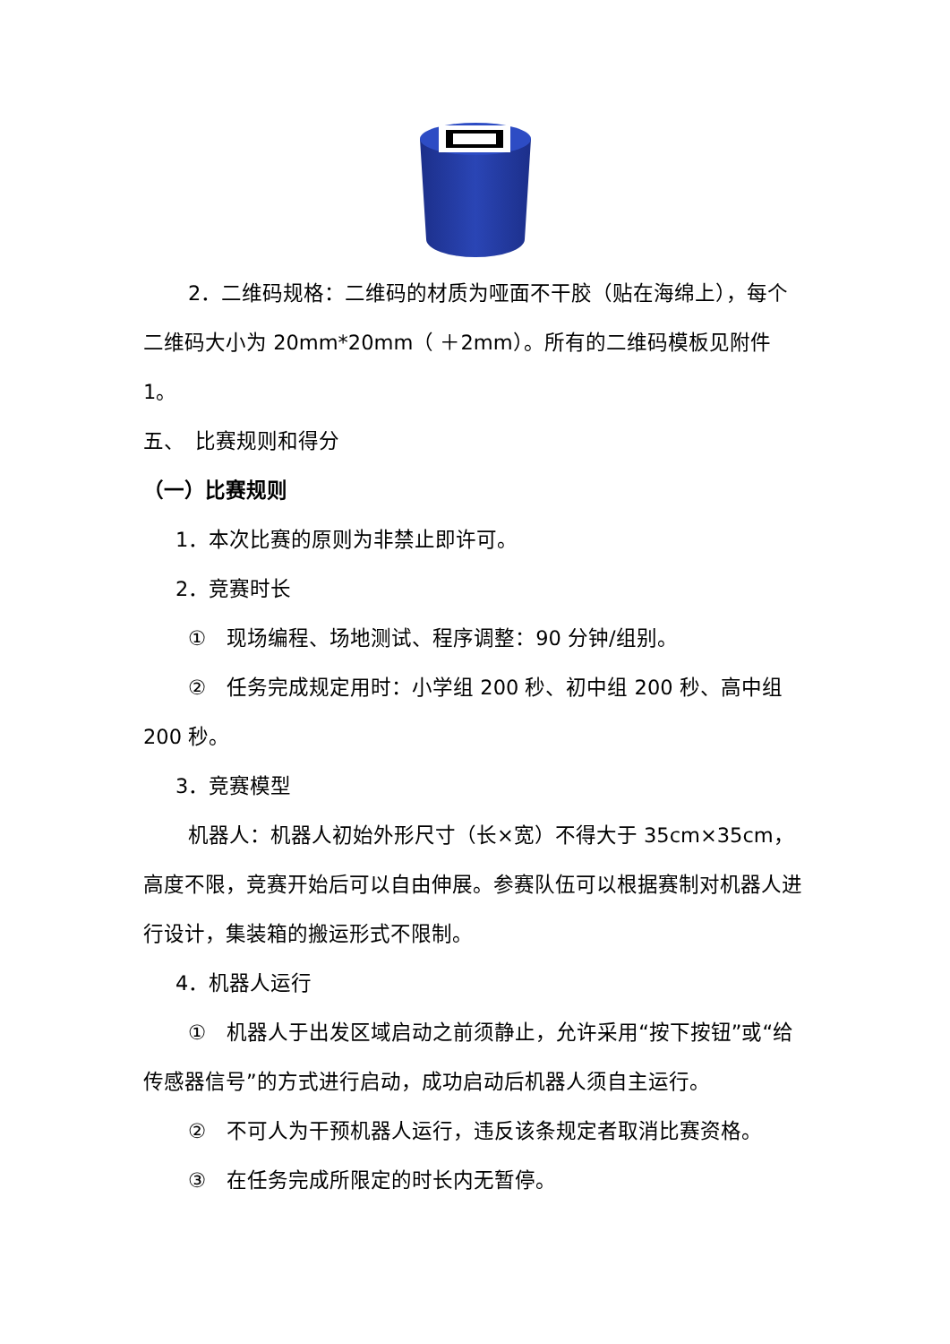2．二维码规格：二维码的材质为哑面不干胶（贴在海绵上），每个二维码大小为 20mm*20mm（ ＋2mm）。所有的二维码模板见附件 1。
五、　比赛规则和得分
（一）比赛规则
1．本次比赛的原则为非禁止即许可。
2．竞赛时长
①　现场编程、场地测试、程序调整：90 分钟/组别。
②　任务完成规定用时：小学组 200 秒、初中组 200 秒、高中组 200 秒。
3．竞赛模型
机器人：机器人初始外形尺寸（长×宽）不得大于 35cm×35cm，高度不限，竞赛开始后可以自由伸展。参赛队伍可以根据赛制对机器人进行设计，集装箱的搬运形式不限制。
4．机器人运行
①　机器人于出发区域启动之前须静止，允许采用“按下按钮”或“给传感器信号”的方式进行启动，成功启动后机器人须自主运行。
②　不可人为干预机器人运行，违反该条规定者取消比赛资格。
③　在任务完成所限定的时长内无暂停。